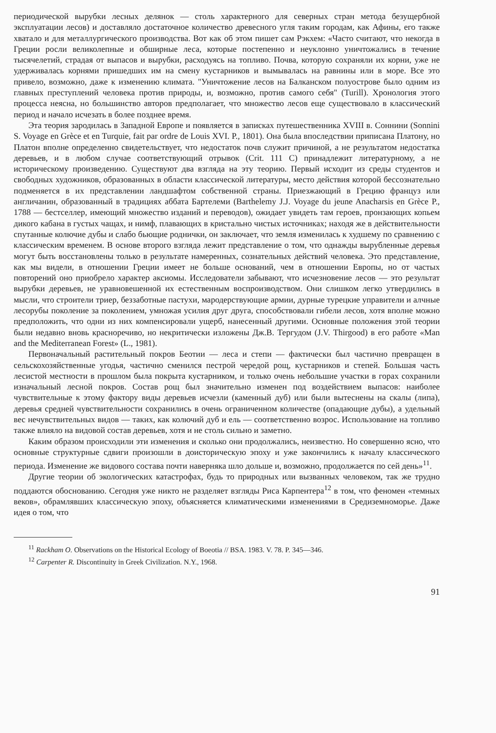периодической вырубки лесных делянок — столь характерного для северных стран метода безущербной эксплуатации лесов) и доставляло достаточное количество древесного угля таким городам, как Афины, его также хватало и для металлургического производства. Вот как об этом пишет сам Рэкхем: «Часто считают, что некогда в Греции росли великолепные и обширные леса, которые постепенно и неуклонно уничтожались в течение тысячелетий, страдая от выпасов и вырубки, расходуясь на топливо. Почва, которую сохраняли их корни, уже не удерживалась корнями пришедших им на смену кустарников и вымывалась на равнины или в море. Все это привело, возможно, даже к изменению климата. "Уничтожение лесов на Балканском полуострове было одним из главных преступлений человека против природы, и, возможно, против самого себя" (Turill). Хронология этого процесса неясна, но большинство авторов предполагает, что множество лесов еще существовало в классический период и начало исчезать в более позднее время.
Эта теория зародилась в Западной Европе и появляется в записках путешественника XVIII в. Соннини (Sonnini S. Voyage en Grèce et en Turquie, fait par ordre de Louis XVI. P., 1801). Она была впоследствии приписана Платону, но Платон вполне определенно свидетельствует, что недостаток почв служит причиной, а не результатом недостатка деревьев, и в любом случае соответствующий отрывок (Crit. 111 C) принадлежит литературному, а не историческому произведению. Существуют два взгляда на эту теорию. Первый исходит из среды студентов и свободных художников, образованных в области классической литературы, место действия которой бессознательно подменяется в их представлении ландшафтом собственной страны. Приезжающий в Грецию француз или англичанин, образованный в традициях аббата Бартелеми (Barthelemy J.J. Voyage du jeune Anacharsis en Grèce P., 1788 — бестселлер, имеющий множество изданий и переводов), ожидает увидеть там героев, пронзающих копьем дикого кабана в густых чащах, и нимф, плавающих в кристально чистых источниках; находя же в действительности спутанные колючие дубы и слабо бьющие роднички, он заключает, что земля изменилась к худшему по сравнению с классическим временем. В основе второго взгляда лежит представление о том, что однажды вырубленные деревья могут быть восстановлены только в результате намеренных, сознательных действий человека. Это представление, как мы видели, в отношении Греции имеет не больше оснований, чем в отношении Европы, но от частых повторений оно приобрело характер аксиомы. Исследователи забывают, что исчезновение лесов — это результат вырубки деревьев, не уравновешенной их естественным воспроизводством. Они слишком легко утвердились в мысли, что строители триер, беззаботные пастухи, мародерствующие армии, дурные турецкие управители и алчные лесорубы поколение за поколением, умножая усилия друг друга, способствовали гибели лесов, хотя вполне можно предположить, что одни из них компенсировали ущерб, нанесенный другими. Основные положения этой теории были недавно вновь красноречиво, но некритически изложены Дж.В. Тергудом (J.V. Thirgood) в его работе «Man and the Mediterranean Forest» (L., 1981).
Первоначальный растительный покров Беотии — леса и степи — фактически был частично превращен в сельскохозяйственные угодья, частично сменился пестрой чередой рощ, кустарников и степей. Большая часть лесистой местности в прошлом была покрыта кустарником, и только очень небольшие участки в горах сохранили изначальный лесной покров. Состав рощ был значительно изменен под воздействием выпасов: наиболее чувствительные к этому фактору виды деревьев исчезли (каменный дуб) или были вытеснены на скалы (липа), деревья средней чувствительности сохранились в очень ограниченном количестве (опадающие дубы), а удельный вес нечувствительных видов — таких, как колючий дуб и ель — соответственно возрос. Использование на топливо также влияло на видовой состав деревьев, хотя и не столь сильно и заметно.
Каким образом происходили эти изменения и сколько они продолжались, неизвестно. Но совершенно ясно, что основные структурные сдвиги произошли в доисторическую эпоху и уже закончились к началу классического периода. Изменение же видового состава почти наверняка шло дольше и, возможно, продолжается по сей день»<sup>11</sup>.
Другие теории об экологических катастрофах, будь то природных или вызванных человеком, так же трудно поддаются обоснованию. Сегодня уже никто не разделяет взгляды Риса Карпентера<sup>12</sup> в том, что феномен «темных веков», обрамлявших классическую эпоху, объясняется климатическими изменениями в Средиземноморье. Даже идея о том, что
<sup>11</sup> Rackham O. Observations on the Historical Ecology of Boeotia // BSA. 1983. V. 78. P. 345—346.
<sup>12</sup> Carpenter R. Discontinuity in Greek Civilization. N.Y., 1968.
91